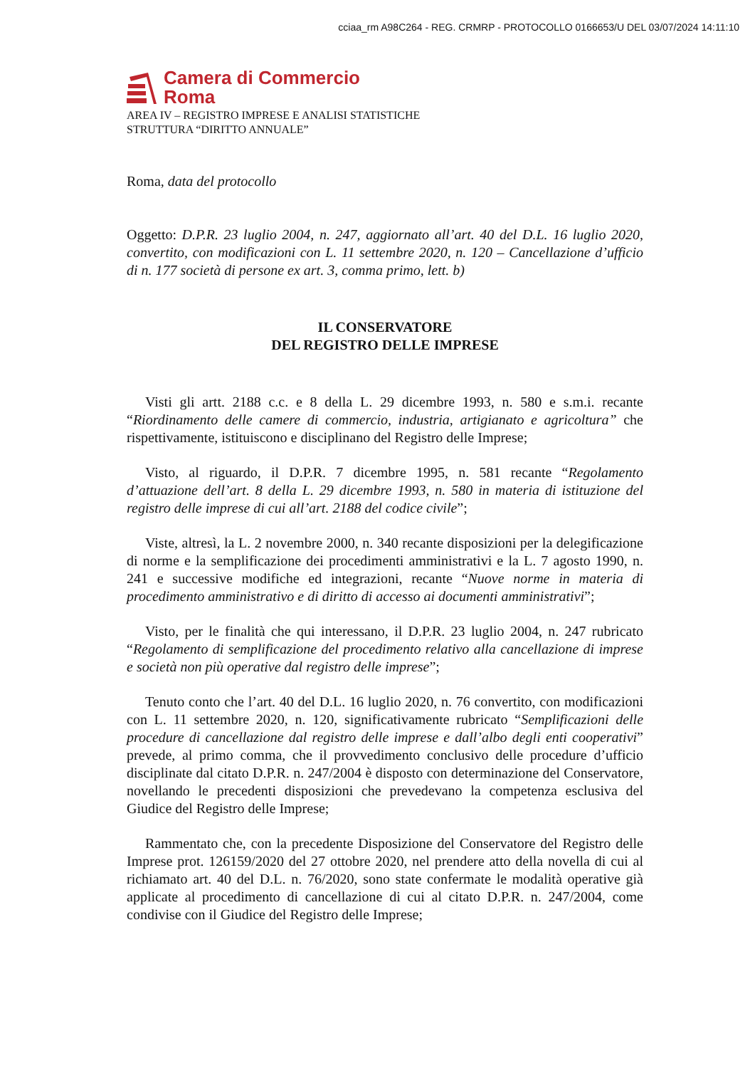cciaa_rm A98C264 - REG. CRMRP - PROTOCOLLO 0166653/U DEL 03/07/2024 14:11:10
Camera di Commercio
Roma
AREA IV – REGISTRO IMPRESE E ANALISI STATISTICHE
STRUTTURA “DIRITTO ANNUALE”
Roma, data del protocollo
Oggetto: D.P.R. 23 luglio 2004, n. 247, aggiornato all’art. 40 del D.L. 16 luglio 2020, convertito, con modificazioni con L. 11 settembre 2020, n. 120 – Cancellazione d’ufficio di n. 177 società di persone ex art. 3, comma primo, lett. b)
IL CONSERVATORE
DEL REGISTRO DELLE IMPRESE
Visti gli artt. 2188 c.c. e 8 della L. 29 dicembre 1993, n. 580 e s.m.i. recante “Riordinamento delle camere di commercio, industria, artigianato e agricoltura” che rispettivamente, istituiscono e disciplinano del Registro delle Imprese;
Visto, al riguardo, il D.P.R. 7 dicembre 1995, n. 581 recante “Regolamento d’attuazione dell’art. 8 della L. 29 dicembre 1993, n. 580 in materia di istituzione del registro delle imprese di cui all’art. 2188 del codice civile”;
Viste, altresì, la L. 2 novembre 2000, n. 340 recante disposizioni per la delegificazione di norme e la semplificazione dei procedimenti amministrativi e la L. 7 agosto 1990, n. 241 e successive modifiche ed integrazioni, recante “Nuove norme in materia di procedimento amministrativo e di diritto di accesso ai documenti amministrativi”;
Visto, per le finalità che qui interessano, il D.P.R. 23 luglio 2004, n. 247 rubricato “Regolamento di semplificazione del procedimento relativo alla cancellazione di imprese e società non più operative dal registro delle imprese”;
Tenuto conto che l’art. 40 del D.L. 16 luglio 2020, n. 76 convertito, con modificazioni con L. 11 settembre 2020, n. 120, significativamente rubricato “Semplificazioni delle procedure di cancellazione dal registro delle imprese e dall’albo degli enti cooperativi” prevede, al primo comma, che il provvedimento conclusivo delle procedure d’ufficio disciplinate dal citato D.P.R. n. 247/2004 è disposto con determinazione del Conservatore, novellando le precedenti disposizioni che prevedevano la competenza esclusiva del Giudice del Registro delle Imprese;
Rammentato che, con la precedente Disposizione del Conservatore del Registro delle Imprese prot. 126159/2020 del 27 ottobre 2020, nel prendere atto della novella di cui al richiamato art. 40 del D.L. n. 76/2020, sono state confermate le modalità operative già applicate al procedimento di cancellazione di cui al citato D.P.R. n. 247/2004, come condivise con il Giudice del Registro delle Imprese;